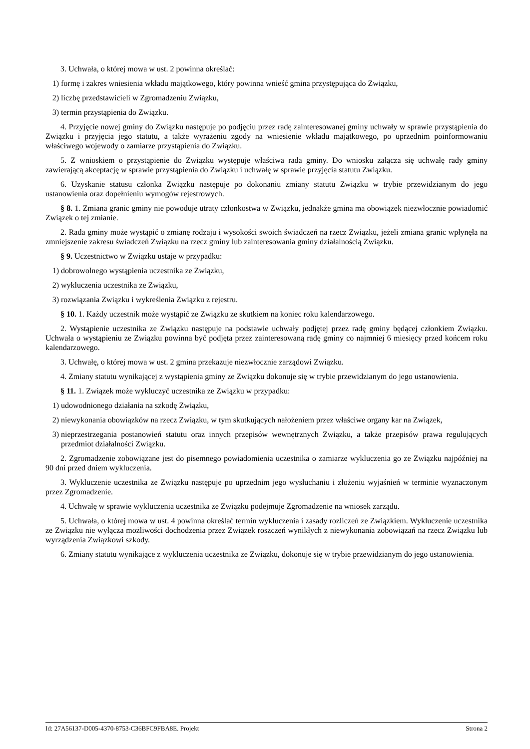3. Uchwała, o której mowa w ust. 2 powinna określać:
1) formę i zakres wniesienia wkładu majątkowego, który powinna wnieść gmina przystępująca do Związku,
2) liczbę przedstawicieli w Zgromadzeniu Związku,
3) termin przystąpienia do Związku.
4. Przyjęcie nowej gminy do Związku następuje po podjęciu przez radę zainteresowanej gminy uchwały w sprawie przystąpienia do Związku i przyjęcia jego statutu, a także wyrażeniu zgody na wniesienie wkładu majątkowego, po uprzednim poinformowaniu właściwego wojewody o zamiarze przystąpienia do Związku.
5. Z wnioskiem o przystąpienie do Związku występuje właściwa rada gminy. Do wniosku załącza się uchwałę rady gminy zawierającą akceptację w sprawie przystąpienia do Związku i uchwałę w sprawie przyjęcia statutu Związku.
6. Uzyskanie statusu członka Związku następuje po dokonaniu zmiany statutu Związku w trybie przewidzianym do jego ustanowienia oraz dopełnieniu wymogów rejestrowych.
§ 8. 1. Zmiana granic gminy nie powoduje utraty członkostwa w Związku, jednakże gmina ma obowiązek niezwłocznie powiadomić Związek o tej zmianie.
2. Rada gminy może wystąpić o zmianę rodzaju i wysokości swoich świadczeń na rzecz Związku, jeżeli zmiana granic wpłynęła na zmniejszenie zakresu świadczeń Związku na rzecz gminy lub zainteresowania gminy działalnością Związku.
§ 9. Uczestnictwo w Związku ustaje w przypadku:
1) dobrowolnego wystąpienia uczestnika ze Związku,
2) wykluczenia uczestnika ze Związku,
3) rozwiązania Związku i wykreślenia Związku z rejestru.
§ 10. 1. Każdy uczestnik może wystąpić ze Związku ze skutkiem na koniec roku kalendarzowego.
2. Wystąpienie uczestnika ze Związku następuje na podstawie uchwały podjętej przez radę gminy będącej członkiem Związku. Uchwała o wystąpieniu ze Związku powinna być podjęta przez zainteresowaną radę gminy co najmniej 6 miesięcy przed końcem roku kalendarzowego.
3. Uchwałę, o której mowa w ust. 2 gmina przekazuje niezwłocznie zarządowi Związku.
4. Zmiany statutu wynikającej z wystąpienia gminy ze Związku dokonuje się w trybie przewidzianym do jego ustanowienia.
§ 11. 1. Związek może wykluczyć uczestnika ze Związku w przypadku:
1) udowodnionego działania na szkodę Związku,
2) niewykonania obowiązków na rzecz Związku, w tym skutkujących nałożeniem przez właściwe organy kar na Związek,
3) nieprzestrzegania postanowień statutu oraz innych przepisów wewnętrznych Związku, a także przepisów prawa regulujących przedmiot działalności Związku.
2. Zgromadzenie zobowiązane jest do pisemnego powiadomienia uczestnika o zamiarze wykluczenia go ze Związku najpóźniej na 90 dni przed dniem wykluczenia.
3. Wykluczenie uczestnika ze Związku następuje po uprzednim jego wysłuchaniu i złożeniu wyjaśnień w terminie wyznaczonym przez Zgromadzenie.
4. Uchwałę w sprawie wykluczenia uczestnika ze Związku podejmuje Zgromadzenie na wniosek zarządu.
5. Uchwała, o której mowa w ust. 4 powinna określać termin wykluczenia i zasady rozliczeń ze Związkiem. Wykluczenie uczestnika ze Związku nie wyłącza możliwości dochodzenia przez Związek roszczeń wynikłych z niewykonania zobowiązań na rzecz Związku lub wyrządzenia Związkowi szkody.
6. Zmiany statutu wynikające z wykluczenia uczestnika ze Związku, dokonuje się w trybie przewidzianym do jego ustanowienia.
Id: 27A56137-D005-4370-8753-C36BFC9FBA8E. Projekt Strona 2